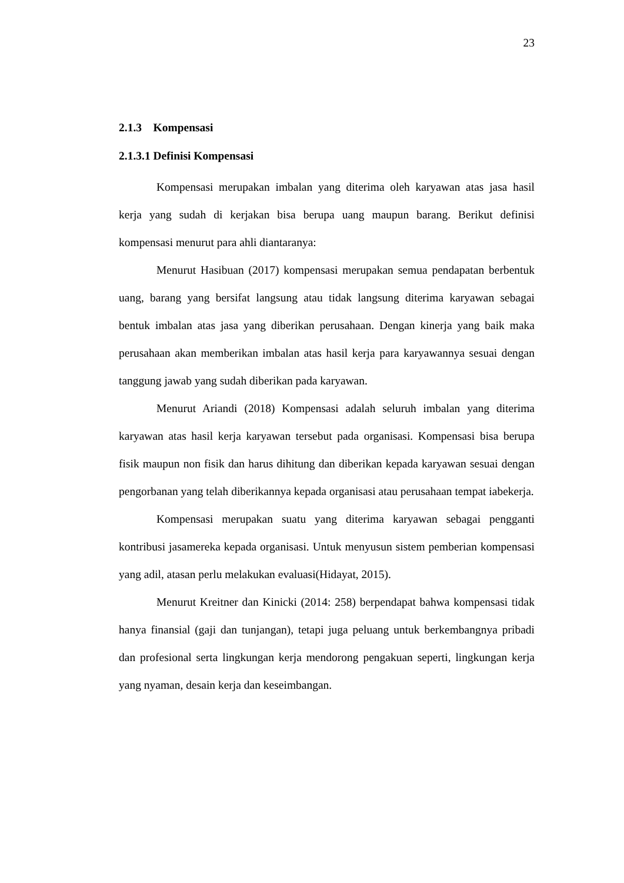23
2.1.3 Kompensasi
2.1.3.1 Definisi Kompensasi
Kompensasi merupakan imbalan yang diterima oleh karyawan atas jasa hasil kerja yang sudah di kerjakan bisa berupa uang maupun barang. Berikut definisi kompensasi menurut para ahli diantaranya:
Menurut Hasibuan (2017) kompensasi merupakan semua pendapatan berbentuk uang, barang yang bersifat langsung atau tidak langsung diterima karyawan sebagai bentuk imbalan atas jasa yang diberikan perusahaan. Dengan kinerja yang baik maka perusahaan akan memberikan imbalan atas hasil kerja para karyawannya sesuai dengan tanggung jawab yang sudah diberikan pada karyawan.
Menurut Ariandi (2018) Kompensasi adalah seluruh imbalan yang diterima karyawan atas hasil kerja karyawan tersebut pada organisasi. Kompensasi bisa berupa fisik maupun non fisik dan harus dihitung dan diberikan kepada karyawan sesuai dengan pengorbanan yang telah diberikannya kepada organisasi atau perusahaan tempat iabekerja.
Kompensasi merupakan suatu yang diterima karyawan sebagai pengganti kontribusi jasamereka kepada organisasi. Untuk menyusun sistem pemberian kompensasi yang adil, atasan perlu melakukan evaluasi(Hidayat, 2015).
Menurut Kreitner dan Kinicki (2014: 258) berpendapat bahwa kompensasi tidak hanya finansial (gaji dan tunjangan), tetapi juga peluang untuk berkembangnya pribadi dan profesional serta lingkungan kerja mendorong pengakuan seperti, lingkungan kerja yang nyaman, desain kerja dan keseimbangan.